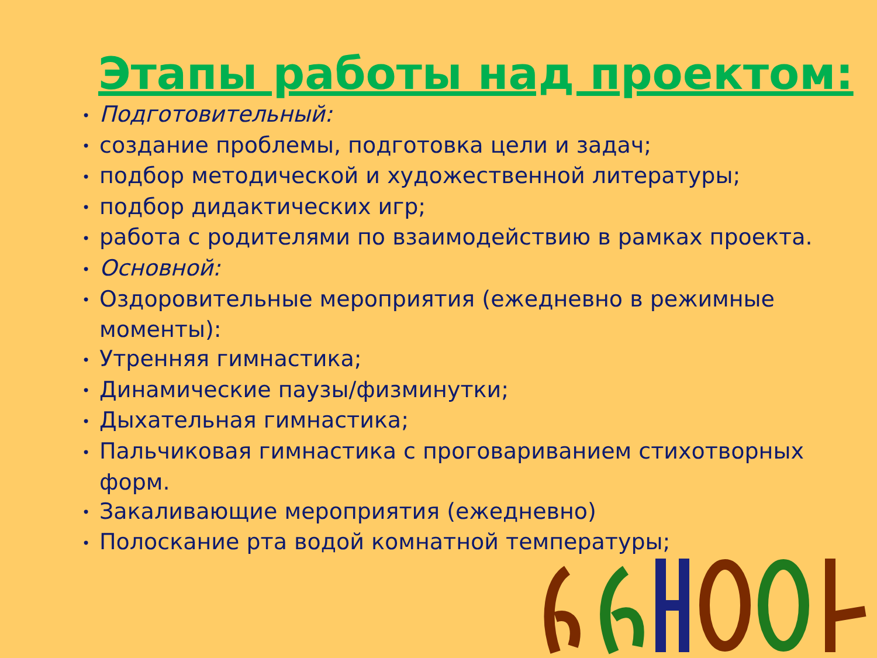Этапы работы над проектом:
• Подготовительный:
• создание проблемы, подготовка цели и задач;
• подбор методической и художественной литературы;
• подбор дидактических игр;
• работа с родителями по взаимодействию в рамках проекта.
• Основной:
• Оздоровительные мероприятия (ежедневно в режимные моменты):
• Утренняя гимнастика;
• Динамические паузы/физминутки;
• Дыхательная гимнастика;
• Пальчиковая гимнастика с проговариванием стихотворных форм.
• Закаливающие мероприятия (ежедневно)
• Полоскание рта водой комнатной температуры;